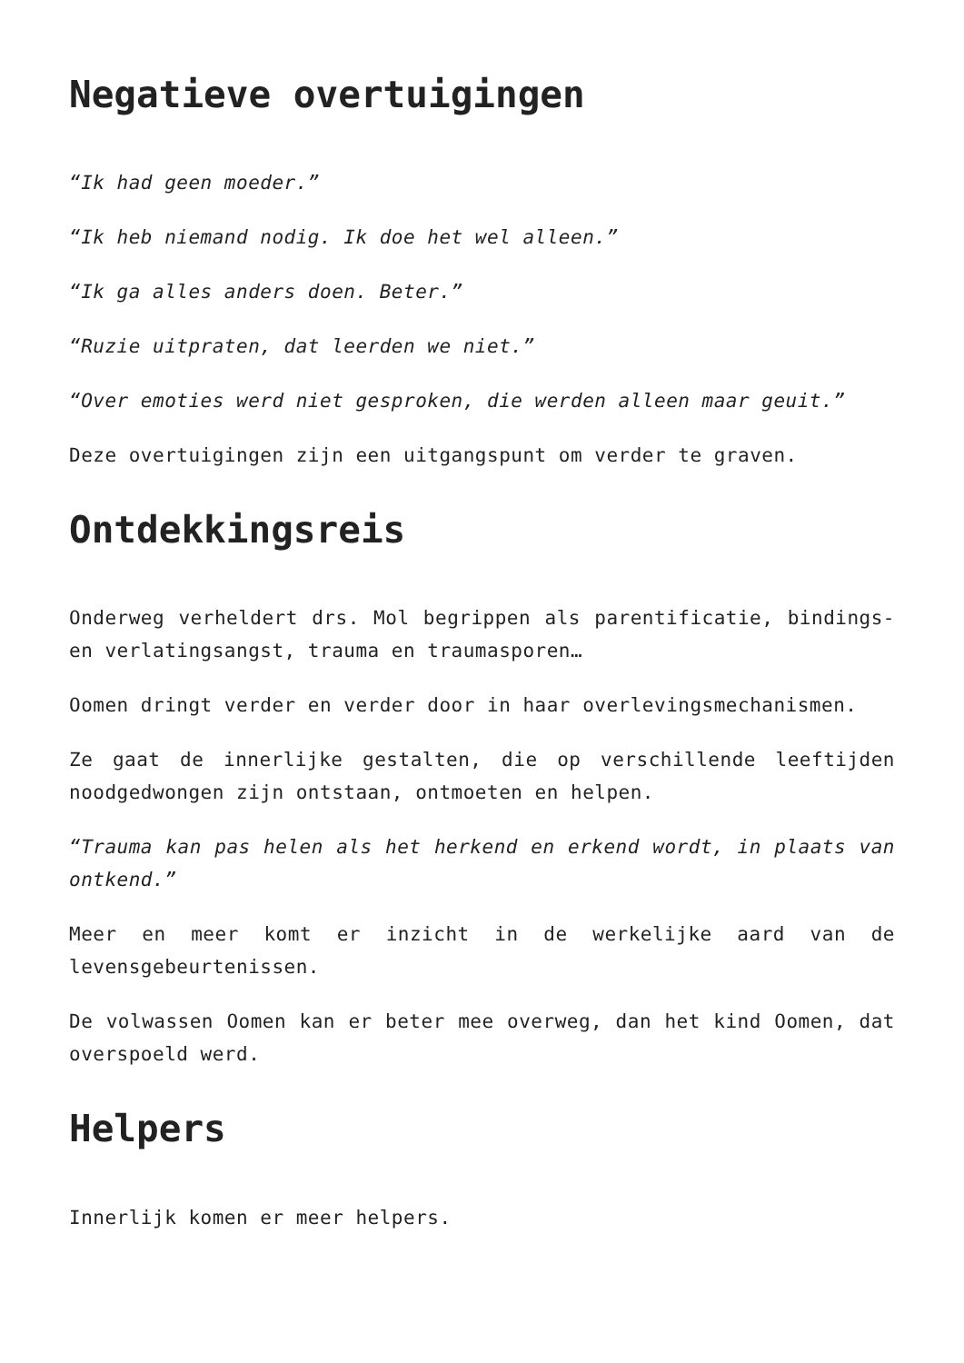Negatieve overtuigingen
“Ik had geen moeder.”
“Ik heb niemand nodig. Ik doe het wel alleen.”
“Ik ga alles anders doen. Beter.”
“Ruzie uitpraten, dat leerden we niet.”
“Over emoties werd niet gesproken, die werden alleen maar geuit.”
Deze overtuigingen zijn een uitgangspunt om verder te graven.
Ontdekkingsreis
Onderweg verheldert drs. Mol begrippen als parentificatie, bindings- en verlatingsangst, trauma en traumasporen…
Oomen dringt verder en verder door in haar overlevingsmechanismen.
Ze gaat de innerlijke gestalten, die op verschillende leeftijden noodgedwongen zijn ontstaan, ontmoeten en helpen.
“Trauma kan pas helen als het herkend en erkend wordt, in plaats van ontkend.”
Meer en meer komt er inzicht in de werkelijke aard van de levensgebeurtenissen.
De volwassen Oomen kan er beter mee overweg, dan het kind Oomen, dat overspoeld werd.
Helpers
Innerlijk komen er meer helpers.